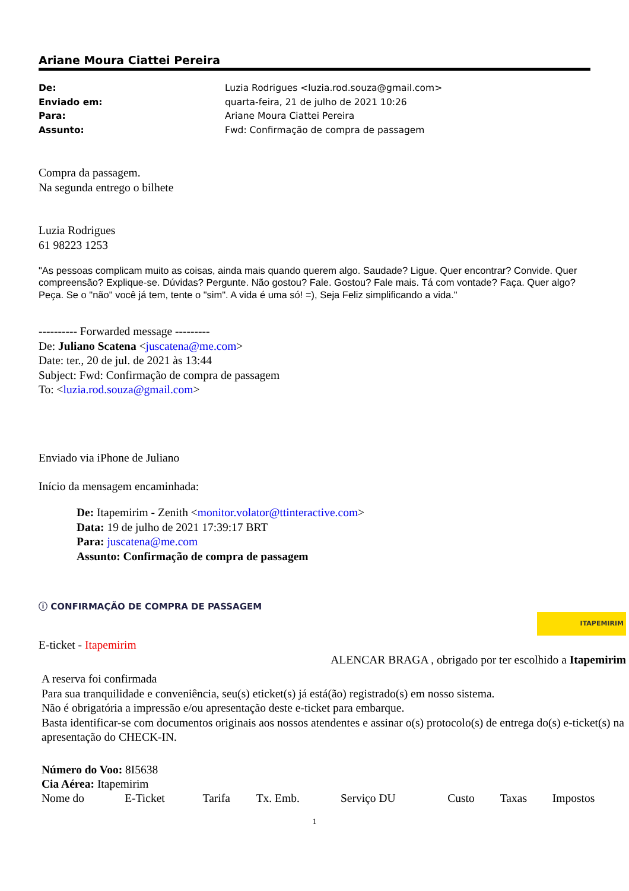Ariane Moura Ciattei Pereira
De: Luzia Rodrigues <luzia.rod.souza@gmail.com>
Enviado em: quarta-feira, 21 de julho de 2021 10:26
Para: Ariane Moura Ciattei Pereira
Assunto: Fwd: Confirmação de compra de passagem
Compra da passagem.
Na segunda entrego o bilhete
Luzia Rodrigues
61 98223 1253
"As pessoas complicam muito as coisas, ainda mais quando querem algo. Saudade? Ligue. Quer encontrar? Convide. Quer compreensão? Explique-se. Dúvidas? Pergunte. Não gostou? Fale. Gostou? Fale mais. Tá com vontade? Faça. Quer algo? Peça. Se o "não" você já tem, tente o "sim". A vida é uma só! =), Seja Feliz simplificando a vida."
---------- Forwarded message ---------
De: Juliano Scatena <juscatena@me.com>
Date: ter., 20 de jul. de 2021 às 13:44
Subject: Fwd: Confirmação de compra de passagem
To: <luzia.rod.souza@gmail.com>
Enviado via iPhone de Juliano
Início da mensagem encaminhada:
De: Itapemirim - Zenith <monitor.volator@ttinteractive.com>
Data: 19 de julho de 2021 17:39:17 BRT
Para: juscatena@me.com
Assunto: Confirmação de compra de passagem
ⓘ CONFIRMAÇÃO DE COMPRA DE PASSAGEM
ITAPEMIRIM
E-ticket - Itapemirim
ALENCAR BRAGA , obrigado por ter escolhido a Itapemirim
A reserva foi confirmada
Para sua tranquilidade e conveniência, seu(s) eticket(s) já está(ão) registrado(s) em nosso sistema.
Não é obrigatória a impressão e/ou apresentação deste e-ticket para embarque.
Basta identificar-se com documentos originais aos nossos atendentes e assinar o(s) protocolo(s) de entrega do(s) e-ticket(s) na apresentação do CHECK-IN.
Número do Voo: 8I5638
Cia Aérea: Itapemirim
| Nome do | E-Ticket | Tarifa | Tx. Emb. | Serviço DU | Custo | Taxas | Impostos |
1